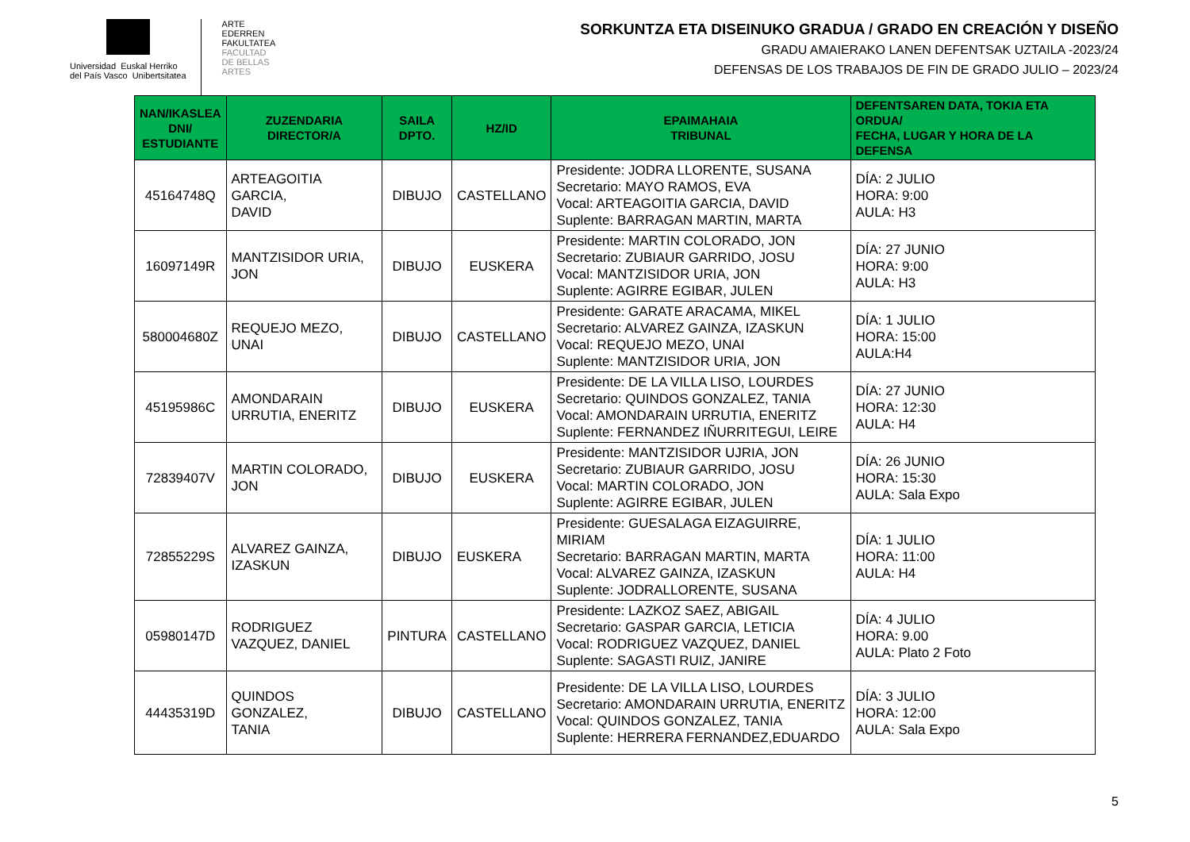Universidad Euskal Herriko
del País Vasco Unibertsitatea
ARTE
EDERREN
FAKULTATEA
FACULTAD
DE BELLAS
ARTES
SORKUNTZA ETA DISEINUKO GRADUA / GRADO EN CREACIÓN Y DISEÑO
GRADU AMAIERAKO LANEN DEFENTSAK UZTAILA -2023/24
DEFENSAS DE LOS TRABAJOS DE FIN DE GRADO JULIO – 2023/24
| NAN/IKASLEA DNI/ ESTUDIANTE | ZUZENDARIA DIRECTOR/A | SAILA DPTO. | HZ/ID | EPAIMAHAIA TRIBUNAL | DEFENTSAREN DATA, TOKIA ETA ORDUA/ FECHA, LUGAR Y HORA DE LA DEFENSA |
| --- | --- | --- | --- | --- | --- |
| 45164748Q | ARTEAGOITIA GARCIA, DAVID | DIBUJO | CASTELLANO | Presidente: JODRA LLORENTE, SUSANA Secretario: MAYO RAMOS, EVA Vocal: ARTEAGOITIA GARCIA, DAVID Suplente: BARRAGAN MARTIN, MARTA | DÍA: 2 JULIO HORA: 9:00 AULA: H3 |
| 16097149R | MANTZISIDOR URIA, JON | DIBUJO | EUSKERA | Presidente: MARTIN COLORADO, JON Secretario: ZUBIAUR GARRIDO, JOSU Vocal: MANTZISIDOR URIA, JON Suplente: AGIRRE EGIBAR, JULEN | DÍA: 27 JUNIO HORA: 9:00 AULA: H3 |
| 580004680Z | REQUEJO MEZO, UNAI | DIBUJO | CASTELLANO | Presidente: GARATE ARACAMA, MIKEL Secretario: ALVAREZ GAINZA, IZASKUN Vocal: REQUEJO MEZO, UNAI Suplente: MANTZISIDOR URIA, JON | DÍA: 1 JULIO HORA: 15:00 AULA:H4 |
| 45195986C | AMONDARAIN URRUTIA, ENERITZ | DIBUJO | EUSKERA | Presidente: DE LA VILLA LISO, LOURDES Secretario: QUINDOS GONZALEZ, TANIA Vocal: AMONDARAIN URRUTIA, ENERITZ Suplente: FERNANDEZ IÑURRITEGUI, LEIRE | DÍA: 27 JUNIO HORA: 12:30 AULA: H4 |
| 72839407V | MARTIN COLORADO, JON | DIBUJO | EUSKERA | Presidente: MANTZISIDOR UJRIA, JON Secretario: ZUBIAUR GARRIDO, JOSU Vocal: MARTIN COLORADO, JON Suplente: AGIRRE EGIBAR, JULEN | DÍA: 26 JUNIO HORA: 15:30 AULA: Sala Expo |
| 72855229S | ALVAREZ GAINZA, IZASKUN | DIBUJO | EUSKERA | Presidente: GUESALAGA EIZAGUIRRE, MIRIAM Secretario: BARRAGAN MARTIN, MARTA Vocal: ALVAREZ GAINZA, IZASKUN Suplente: JODRALLORENTE, SUSANA | DÍA: 1 JULIO HORA: 11:00 AULA: H4 |
| 05980147D | RODRIGUEZ VAZQUEZ, DANIEL | PINTURA | CASTELLANO | Presidente: LAZKOZ SAEZ, ABIGAIL Secretario: GASPAR GARCIA, LETICIA Vocal: RODRIGUEZ VAZQUEZ, DANIEL Suplente: SAGASTI RUIZ, JANIRE | DÍA: 4 JULIO HORA: 9.00 AULA: Plato 2 Foto |
| 44435319D | QUINDOS GONZALEZ, TANIA | DIBUJO | CASTELLANO | Presidente: DE LA VILLA LISO, LOURDES Secretario: AMONDARAIN URRUTIA, ENERITZ Vocal: QUINDOS GONZALEZ, TANIA Suplente: HERRERA FERNANDEZ,EDUARDO | DÍA: 3 JULIO HORA: 12:00 AULA: Sala Expo |
5